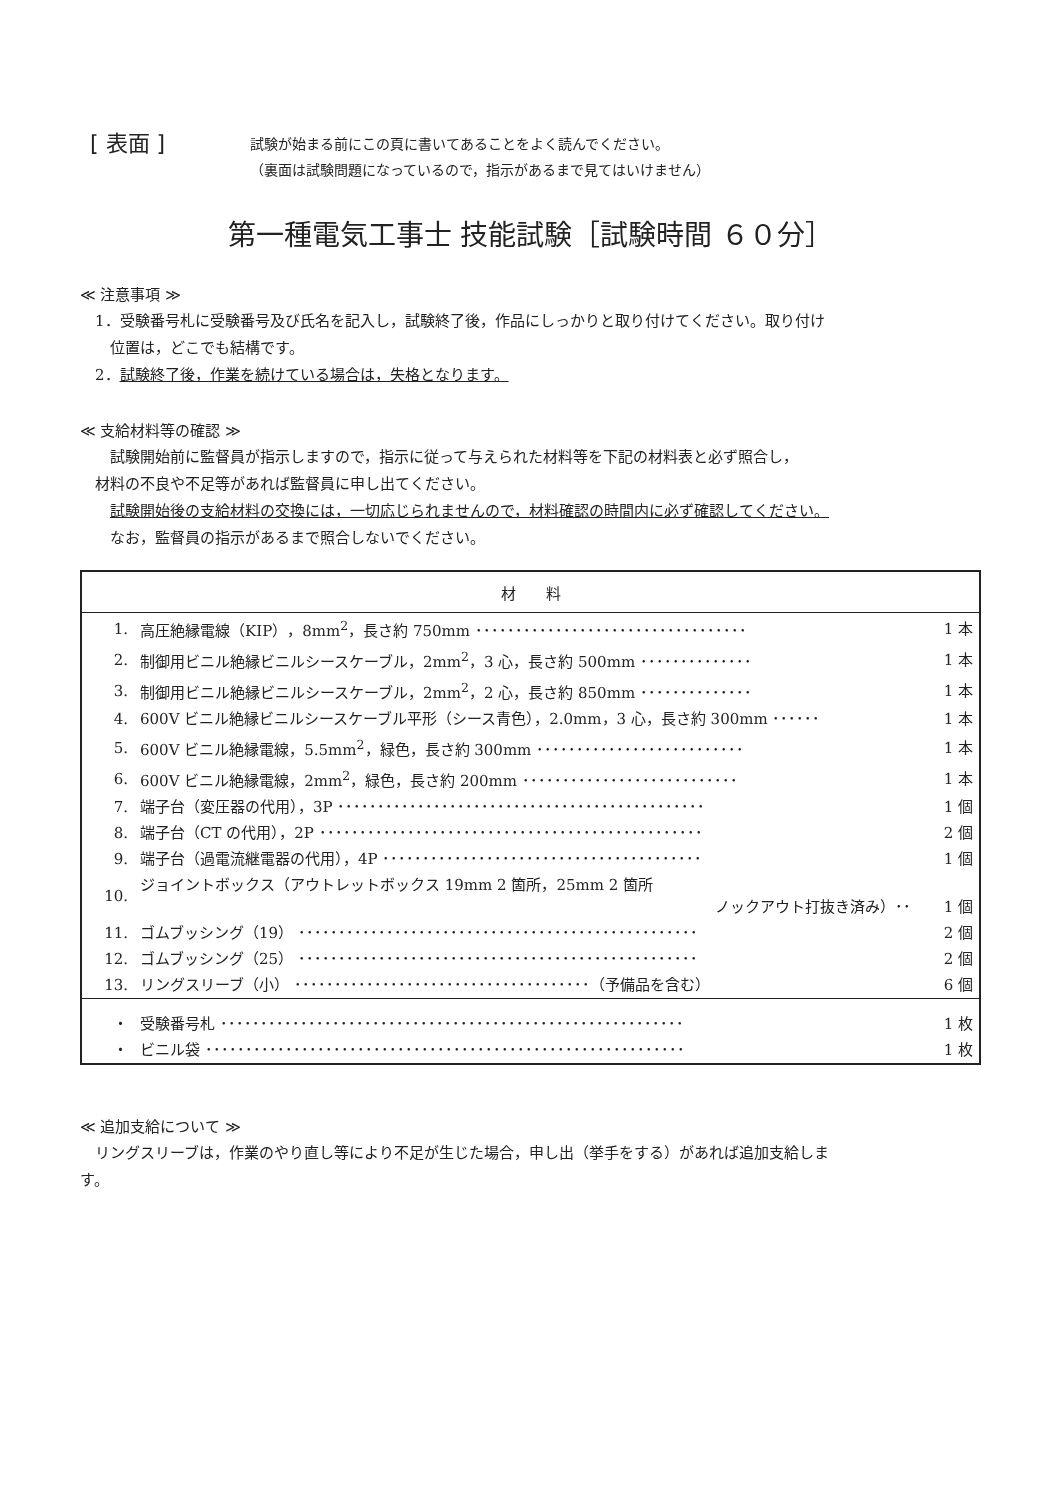[ 表面 ]
試験が始まる前にこの頁に書いてあることをよく読んでください。
（裏面は試験問題になっているので，指示があるまで見てはいけません）
第一種電気工事士 技能試験［試験時間 ６０分］
≪ 注意事項 ≫
　1．受験番号札に受験番号及び氏名を記入し，試験終了後，作品にしっかりと取り付けてください。取り付け
　　位置は，どこでも結構です。
　2．試験終了後，作業を続けている場合は，失格となります。
≪ 支給材料等の確認 ≫
　　試験開始前に監督員が指示しますので，指示に従って与えられた材料等を下記の材料表と必ず照合し，
　材料の不良や不足等があれば監督員に申し出てください。
　　試験開始後の支給材料の交換には，一切応じられませんので，材料確認の時間内に必ず確認してください。
　　なお，監督員の指示があるまで照合しないでください。
| 材 料 | | |
| --- | --- | --- |
| 1. | 高圧絶縁電線（KIP），8mm<sup>2</sup>，長さ約 750mm ･･････････････････････････････････ | 1 本 |
| 2. | 制御用ビニル絶縁ビニルシースケーブル，2mm<sup>2</sup>，3 心，長さ約 500mm ･･････････････ | 1 本 |
| 3. | 制御用ビニル絶縁ビニルシースケーブル，2mm<sup>2</sup>，2 心，長さ約 850mm ･･････････････ | 1 本 |
| 4. | 600V ビニル絶縁ビニルシースケーブル平形（シース青色），2.0mm，3 心，長さ約 300mm ･･････ | 1 本 |
| 5. | 600V ビニル絶縁電線，5.5mm<sup>2</sup>，緑色，長さ約 300mm ･･････････････････････････ | 1 本 |
| 6. | 600V ビニル絶縁電線，2mm<sup>2</sup>，緑色，長さ約 200mm ･･･････････････････････････ | 1 本 |
| 7. | 端子台（変圧器の代用），3P ･･････････････････････････････････････････････ | 1 個 |
| 8. | 端子台（CT の代用），2P ････････････････････････････････････････････････ | 2 個 |
| 9. | 端子台（過電流継電器の代用），4P ････････････････････････････････････････ | 1 個 |
| 10. | ジョイントボックス（アウトレットボックス 19mm 2 箇所，25mm 2 箇所 ノックアウト打抜き済み）･･ | 1 個 |
| 11. | ゴムブッシング（19） ･･････････････････････････････････････････････････ | 2 個 |
| 12. | ゴムブッシング（25） ･･････････････････････････････････････････････････ | 2 個 |
| 13. | リングスリーブ（小） ･････････････････････････････････････（予備品を含む） | 6 個 |
| ・ | 受験番号札 ･･････････････････････････････････････････････････････････ | 1 枚 |
| ・ | ビニル袋 ････････････････････････････････････････････････････････････ | 1 枚 |
≪ 追加支給について ≫
　リングスリーブは，作業のやり直し等により不足が生じた場合，申し出（挙手をする）があれば追加支給しま
す。